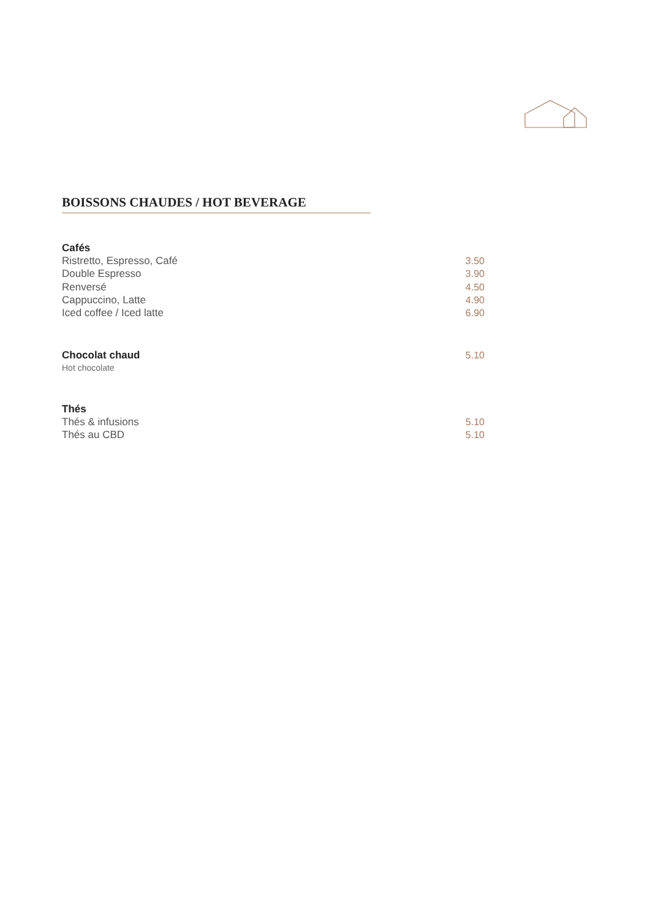BOISSONS CHAUDES / HOT BEVERAGE
Cafés
Ristretto, Espresso, Café 3.50
Double Espresso 3.90
Renversé 4.50
Cappuccino, Latte 4.90
Iced coffee / Iced latte 6.90
Chocolat chaud
5.10
Hot chocolate
Thés
Thés & infusions 5.10
Thés au CBD 5.10